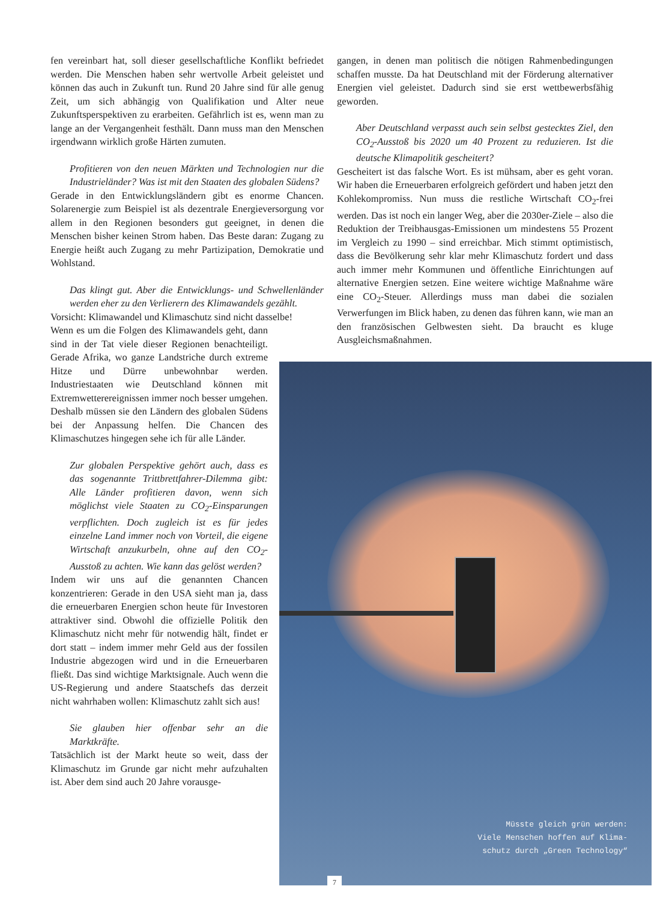fen vereinbart hat, soll dieser gesellschaftliche Konflikt befriedet werden. Die Menschen haben sehr wertvolle Arbeit geleistet und können das auch in Zukunft tun. Rund 20 Jahre sind für alle genug Zeit, um sich abhängig von Qualifikation und Alter neue Zukunftsperspektiven zu erarbeiten. Gefährlich ist es, wenn man zu lange an der Vergangenheit festhält. Dann muss man den Menschen irgendwann wirklich große Härten zumuten.
Profitieren von den neuen Märkten und Technologien nur die Industrieländer? Was ist mit den Staaten des globalen Südens?
Gerade in den Entwicklungsländern gibt es enorme Chancen. Solarenergie zum Beispiel ist als dezentrale Energieversorgung vor allem in den Regionen besonders gut geeignet, in denen die Menschen bisher keinen Strom haben. Das Beste daran: Zugang zu Energie heißt auch Zugang zu mehr Partizipation, Demokratie und Wohlstand.
Das klingt gut. Aber die Entwicklungs- und Schwellenländer werden eher zu den Verlierern des Klimawandels gezählt.
Vorsicht: Klimawandel und Klimaschutz sind nicht dasselbe!
Wenn es um die Folgen des Klimawandels geht, dann sind in der Tat viele dieser Regionen benachteiligt. Gerade Afrika, wo ganze Landstriche durch extreme Hitze und Dürre unbewohnbar werden. Industriestaaten wie Deutschland können mit Extremwetterereignissen immer noch besser umgehen. Deshalb müssen sie den Ländern des globalen Südens bei der Anpassung helfen. Die Chancen des Klimaschutzes hingegen sehe ich für alle Länder.
Zur globalen Perspektive gehört auch, dass es das sogenannte Trittbrettfahrer-Dilemma gibt: Alle Länder profitieren davon, wenn sich möglichst viele Staaten zu CO<sub>2</sub>-Einsparungen verpflichten. Doch zugleich ist es für jedes einzelne Land immer noch von Vorteil, die eigene Wirtschaft anzukurbeln, ohne auf den CO<sub>2</sub>-Ausstoß zu achten. Wie kann das gelöst werden?
Indem wir uns auf die genannten Chancen konzentrieren: Gerade in den USA sieht man ja, dass die erneuerbaren Energien schon heute für Investoren attraktiver sind. Obwohl die offizielle Politik den Klimaschutz nicht mehr für notwendig hält, findet er dort statt – indem immer mehr Geld aus der fossilen Industrie abgezogen wird und in die Erneuerbaren fließt. Das sind wichtige Marktsignale. Auch wenn die US-Regierung und andere Staatschefs das derzeit nicht wahrhaben wollen: Klimaschutz zahlt sich aus!
Sie glauben hier offenbar sehr an die Marktkräfte.
Tatsächlich ist der Markt heute so weit, dass der Klimaschutz im Grunde gar nicht mehr aufzuhalten ist. Aber dem sind auch 20 Jahre vorausge-
gangen, in denen man politisch die nötigen Rahmenbedingungen schaffen musste. Da hat Deutschland mit der Förderung alternativer Energien viel geleistet. Dadurch sind sie erst wettbewerbsfähig geworden.
Aber Deutschland verpasst auch sein selbst gestecktes Ziel, den CO<sub>2</sub>-Ausstoß bis 2020 um 40 Prozent zu reduzieren. Ist die deutsche Klimapolitik gescheitert?
Gescheitert ist das falsche Wort. Es ist mühsam, aber es geht voran. Wir haben die Erneuerbaren erfolgreich gefördert und haben jetzt den Kohlekompromiss. Nun muss die restliche Wirtschaft CO<sub>2</sub>-frei werden. Das ist noch ein langer Weg, aber die 2030er-Ziele – also die Reduktion der Treibhausgas-Emissionen um mindestens 55 Prozent im Vergleich zu 1990 – sind erreichbar. Mich stimmt optimistisch, dass die Bevölkerung sehr klar mehr Klimaschutz fordert und dass auch immer mehr Kommunen und öffentliche Einrichtungen auf alternative Energien setzen. Eine weitere wichtige Maßnahme wäre eine CO<sub>2</sub>-Steuer. Allerdings muss man dabei die sozialen Verwerfungen im Blick haben, zu denen das führen kann, wie man an den französischen Gelbwesten sieht. Da braucht es kluge Ausgleichsmaßnahmen.
Müsste gleich grün werden:
Viele Menschen hoffen auf Klima-
schutz durch „Green Technology“
7